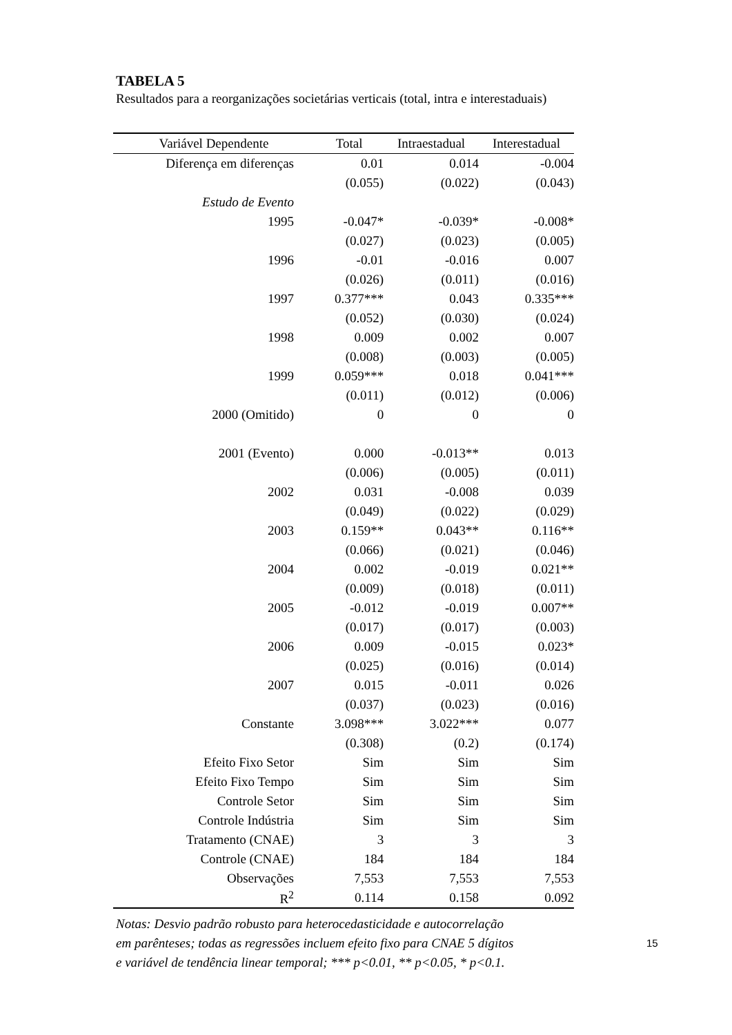TABELA 5
Resultados para a reorganizações societárias verticais (total, intra e interestaduais)
| Variável Dependente | Total | Intraestadual | Interestadual |
| --- | --- | --- | --- |
| Diferença em diferenças | 0.01 | 0.014 | -0.004 |
| | (0.055) | (0.022) | (0.043) |
| Estudo de Evento | | | |
| 1995 | -0.047* | -0.039* | -0.008* |
| | (0.027) | (0.023) | (0.005) |
| 1996 | -0.01 | -0.016 | 0.007 |
| | (0.026) | (0.011) | (0.016) |
| 1997 | 0.377*** | 0.043 | 0.335*** |
| | (0.052) | (0.030) | (0.024) |
| 1998 | 0.009 | 0.002 | 0.007 |
| | (0.008) | (0.003) | (0.005) |
| 1999 | 0.059*** | 0.018 | 0.041*** |
| | (0.011) | (0.012) | (0.006) |
| 2000 (Omitido) | 0 | 0 | 0 |
| 2001 (Evento) | 0.000 | -0.013** | 0.013 |
| | (0.006) | (0.005) | (0.011) |
| 2002 | 0.031 | -0.008 | 0.039 |
| | (0.049) | (0.022) | (0.029) |
| 2003 | 0.159** | 0.043** | 0.116** |
| | (0.066) | (0.021) | (0.046) |
| 2004 | 0.002 | -0.019 | 0.021** |
| | (0.009) | (0.018) | (0.011) |
| 2005 | -0.012 | -0.019 | 0.007** |
| | (0.017) | (0.017) | (0.003) |
| 2006 | 0.009 | -0.015 | 0.023* |
| | (0.025) | (0.016) | (0.014) |
| 2007 | 0.015 | -0.011 | 0.026 |
| | (0.037) | (0.023) | (0.016) |
| Constante | 3.098*** | 3.022*** | 0.077 |
| | (0.308) | (0.2) | (0.174) |
| Efeito Fixo Setor | Sim | Sim | Sim |
| Efeito Fixo Tempo | Sim | Sim | Sim |
| Controle Setor | Sim | Sim | Sim |
| Controle Indústria | Sim | Sim | Sim |
| Tratamento (CNAE) | 3 | 3 | 3 |
| Controle (CNAE) | 184 | 184 | 184 |
| Observações | 7,553 | 7,553 | 7,553 |
| R<sup>2</sup> | 0.114 | 0.158 | 0.092 |
Notas: Desvio padrão robusto para heterocedasticidade e autocorrelação
em parênteses; todas as regressões incluem efeito fixo para CNAE 5 dígitos
e variável de tendência linear temporal; *** p<0.01, ** p<0.05, * p<0.1.
15